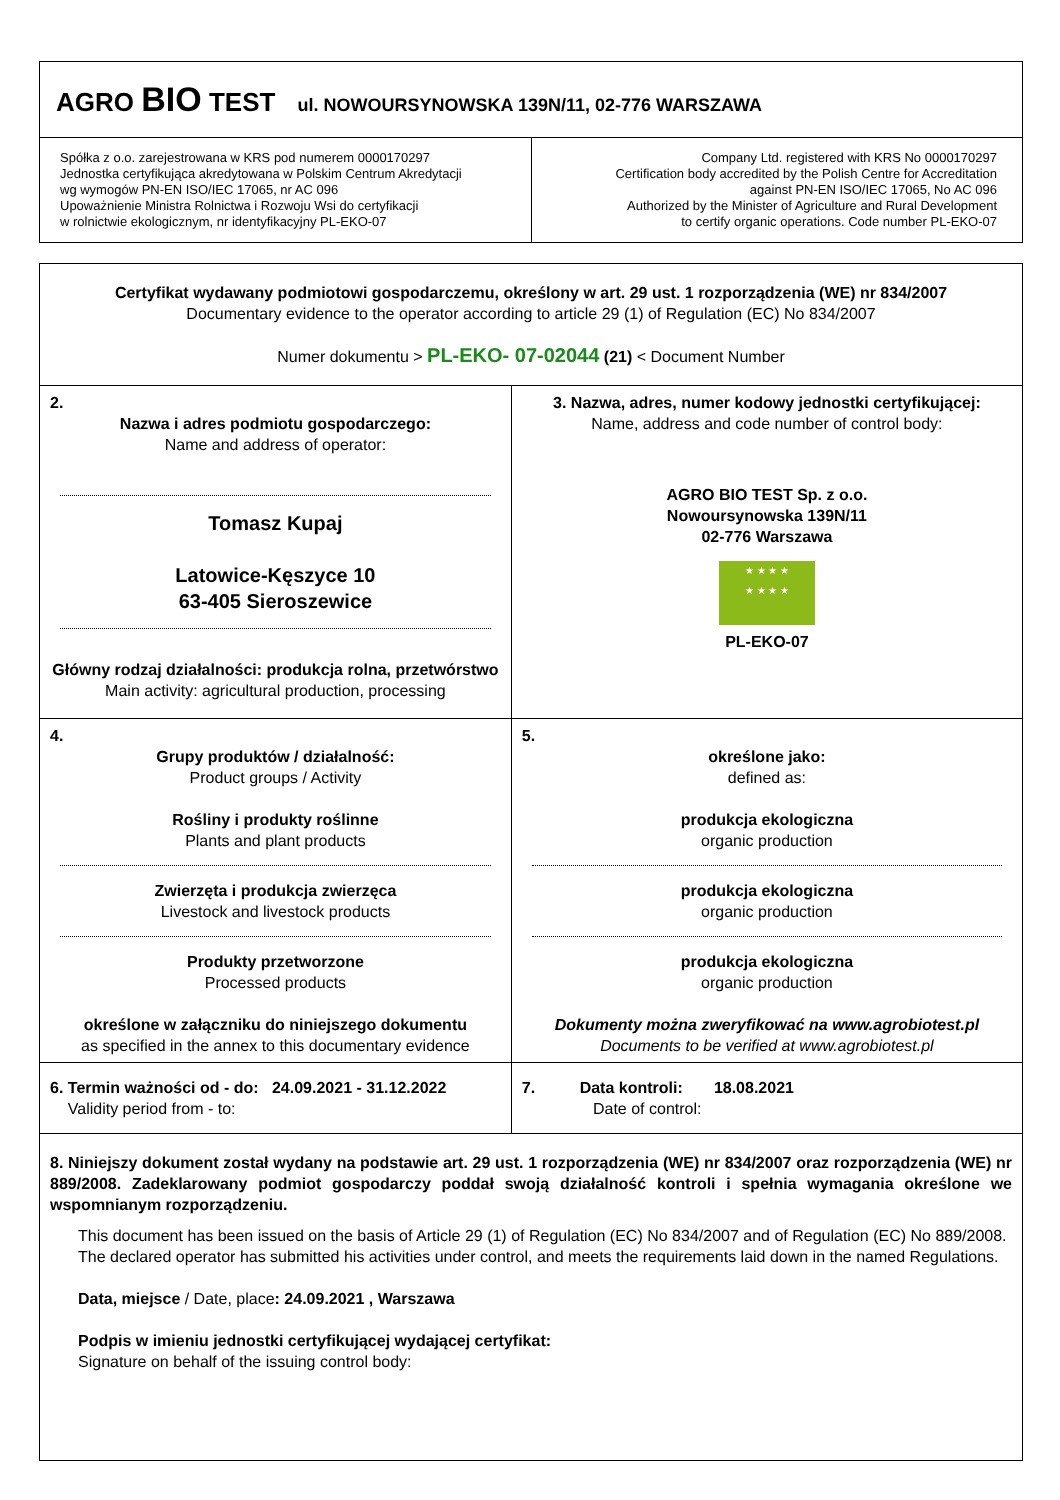| AGRO BIO TEST ul. NOWOURSYNOWSKA 139N/11, 02-776 WARSZAWA | |
| Spółka z o.o. zarejestrowana w KRS pod numerem 0000170297 Jednostka certyfikująca akredytowana w Polskim Centrum Akredytacji wg wymogów PN-EN ISO/IEC 17065, nr AC 096 Upoważnienie Ministra Rolnictwa i Rozwoju Wsi do certyfikacji w rolnictwie ekologicznym, nr identyfikacyjny PL-EKO-07 | Company Ltd. registered with KRS No 0000170297 Certification body accredited by the Polish Centre for Accreditation against PN-EN ISO/IEC 17065, No AC 096 Authorized by the Minister of Agriculture and Rural Development to certify organic operations. Code number PL-EKO-07 |
| Certyfikat wydawany podmiotowi gospodarczemu, określony w art. 29 ust. 1 rozporządzenia (WE) nr 834/2007 Documentary evidence to the operator according to article 29 (1) of Regulation (EC) No 834/2007 Numer dokumentu > PL-EKO- 07-02044 (21) < Document Number | |
| 2. Nazwa i adres podmiotu gospodarczego: Name and address of operator: Tomasz Kupaj Latowice-Kęszyce 10 63-405 Sieroszewice Główny rodzaj działalności: produkcja rolna, przetwórstwo Main activity: agricultural production, processing | 3. Nazwa, adres, numer kodowy jednostki certyfikującej: Name, address and code number of control body: AGRO BIO TEST Sp. z o.o. Nowoursynowska 139N/11 02-776 Warszawa ★ ★ ★ ★ ★ ★ ★ ★ PL-EKO-07 |
| 4. Grupy produktów / działalność: Product groups / Activity Rośliny i produkty roślinne Plants and plant products Zwierzęta i produkcja zwierzęca Livestock and livestock products Produkty przetworzone Processed products określone w załączniku do niniejszego dokumentu as specified in the annex to this documentary evidence | 5. określone jako: defined as: produkcja ekologiczna organic production produkcja ekologiczna organic production produkcja ekologiczna organic production Dokumenty można zweryfikować na www.agrobiotest.pl Documents to be verified at www.agrobiotest.pl |
| 6. Termin ważności od - do: 24.09.2021 - 31.12.2022 Validity period from - to: | 7. Data kontroli: 18.08.2021 Date of control: |
| 8. Niniejszy dokument został wydany na podstawie art. 29 ust. 1 rozporządzenia (WE) nr 834/2007 oraz rozporządzenia (WE) nr 889/2008. Zadeklarowany podmiot gospodarczy poddał swoją działalność kontroli i spełnia wymagania określone we wspomnianym rozporządzeniu. This document has been issued on the basis of Article 29 (1) of Regulation (EC) No 834/2007 and of Regulation (EC) No 889/2008. The declared operator has submitted his activities under control, and meets the requirements laid down in the named Regulations. Data, miejsce / Date, place : 24.09.2021 , Warszawa Podpis w imieniu jednostki certyfikującej wydającej certyfikat: Signature on behalf of the issuing control body: | |